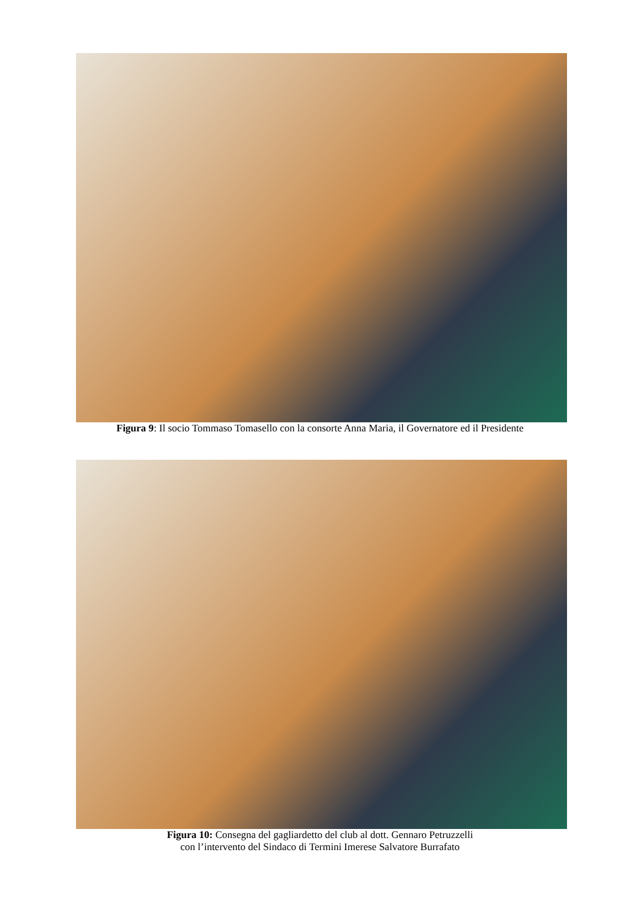Figura 9: Il socio Tommaso Tomasello con la consorte Anna Maria, il Governatore ed il Presidente
Figura 10: Consegna del gagliardetto del club al dott. Gennaro Petruzzelli
con l’intervento del Sindaco di Termini Imerese Salvatore Burrafato